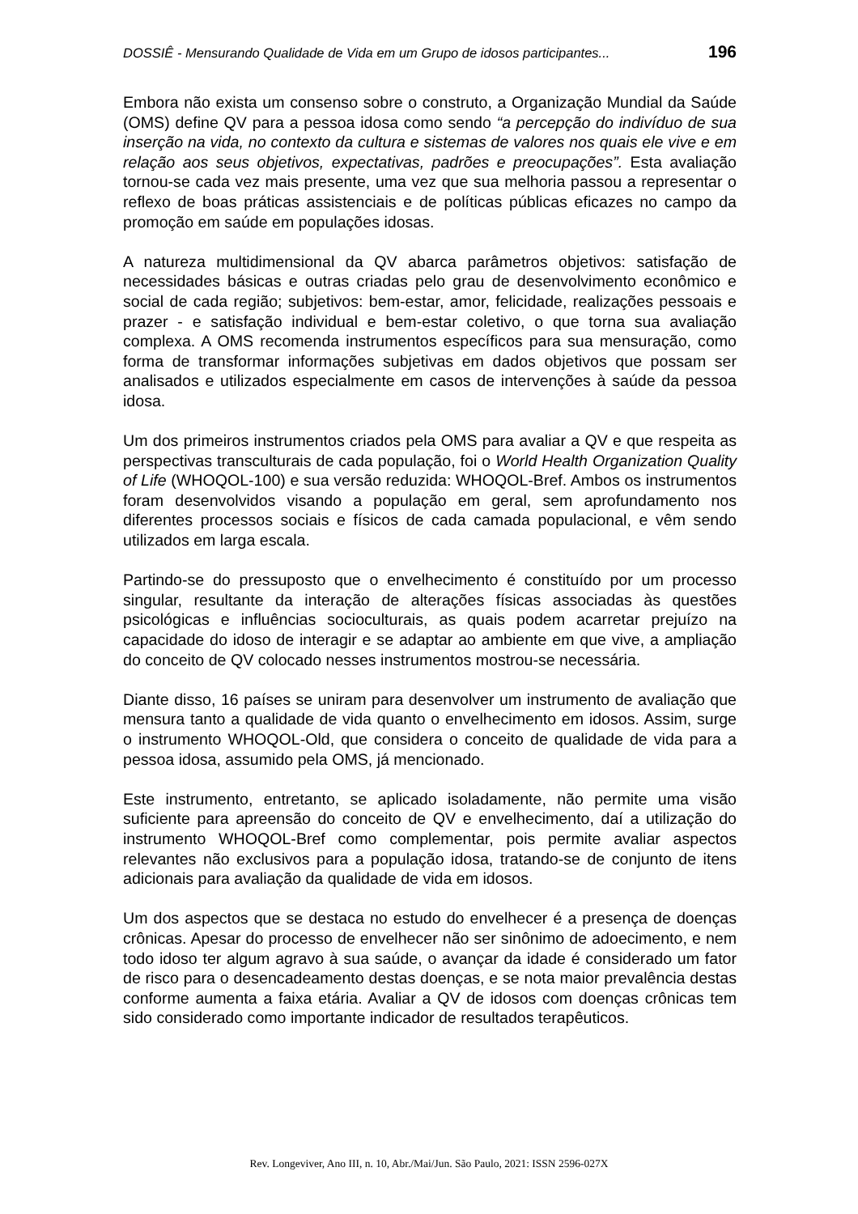DOSSIÊ - Mensurando Qualidade de Vida em um Grupo de idosos participantes... 196
Embora não exista um consenso sobre o construto, a Organização Mundial da Saúde (OMS) define QV para a pessoa idosa como sendo “a percepção do indivíduo de sua inserção na vida, no contexto da cultura e sistemas de valores nos quais ele vive e em relação aos seus objetivos, expectativas, padrões e preocupações”. Esta avaliação tornou-se cada vez mais presente, uma vez que sua melhoria passou a representar o reflexo de boas práticas assistenciais e de políticas públicas eficazes no campo da promoção em saúde em populações idosas.
A natureza multidimensional da QV abarca parâmetros objetivos: satisfação de necessidades básicas e outras criadas pelo grau de desenvolvimento econômico e social de cada região; subjetivos: bem-estar, amor, felicidade, realizações pessoais e prazer - e satisfação individual e bem-estar coletivo, o que torna sua avaliação complexa. A OMS recomenda instrumentos específicos para sua mensuração, como forma de transformar informações subjetivas em dados objetivos que possam ser analisados e utilizados especialmente em casos de intervenções à saúde da pessoa idosa.
Um dos primeiros instrumentos criados pela OMS para avaliar a QV e que respeita as perspectivas transculturais de cada população, foi o World Health Organization Quality of Life (WHOQOL-100) e sua versão reduzida: WHOQOL-Bref. Ambos os instrumentos foram desenvolvidos visando a população em geral, sem aprofundamento nos diferentes processos sociais e físicos de cada camada populacional, e vêm sendo utilizados em larga escala.
Partindo-se do pressuposto que o envelhecimento é constituído por um processo singular, resultante da interação de alterações físicas associadas às questões psicológicas e influências socioculturais, as quais podem acarretar prejuízo na capacidade do idoso de interagir e se adaptar ao ambiente em que vive, a ampliação do conceito de QV colocado nesses instrumentos mostrou-se necessária.
Diante disso, 16 países se uniram para desenvolver um instrumento de avaliação que mensura tanto a qualidade de vida quanto o envelhecimento em idosos. Assim, surge o instrumento WHOQOL-Old, que considera o conceito de qualidade de vida para a pessoa idosa, assumido pela OMS, já mencionado.
Este instrumento, entretanto, se aplicado isoladamente, não permite uma visão suficiente para apreensão do conceito de QV e envelhecimento, daí a utilização do instrumento WHOQOL-Bref como complementar, pois permite avaliar aspectos relevantes não exclusivos para a população idosa, tratando-se de conjunto de itens adicionais para avaliação da qualidade de vida em idosos.
Um dos aspectos que se destaca no estudo do envelhecer é a presença de doenças crônicas. Apesar do processo de envelhecer não ser sinônimo de adoecimento, e nem todo idoso ter algum agravo à sua saúde, o avançar da idade é considerado um fator de risco para o desencadeamento destas doenças, e se nota maior prevalência destas conforme aumenta a faixa etária. Avaliar a QV de idosos com doenças crônicas tem sido considerado como importante indicador de resultados terapêuticos.
Rev. Longeviver, Ano III, n. 10, Abr./Mai/Jun. São Paulo, 2021: ISSN 2596-027X